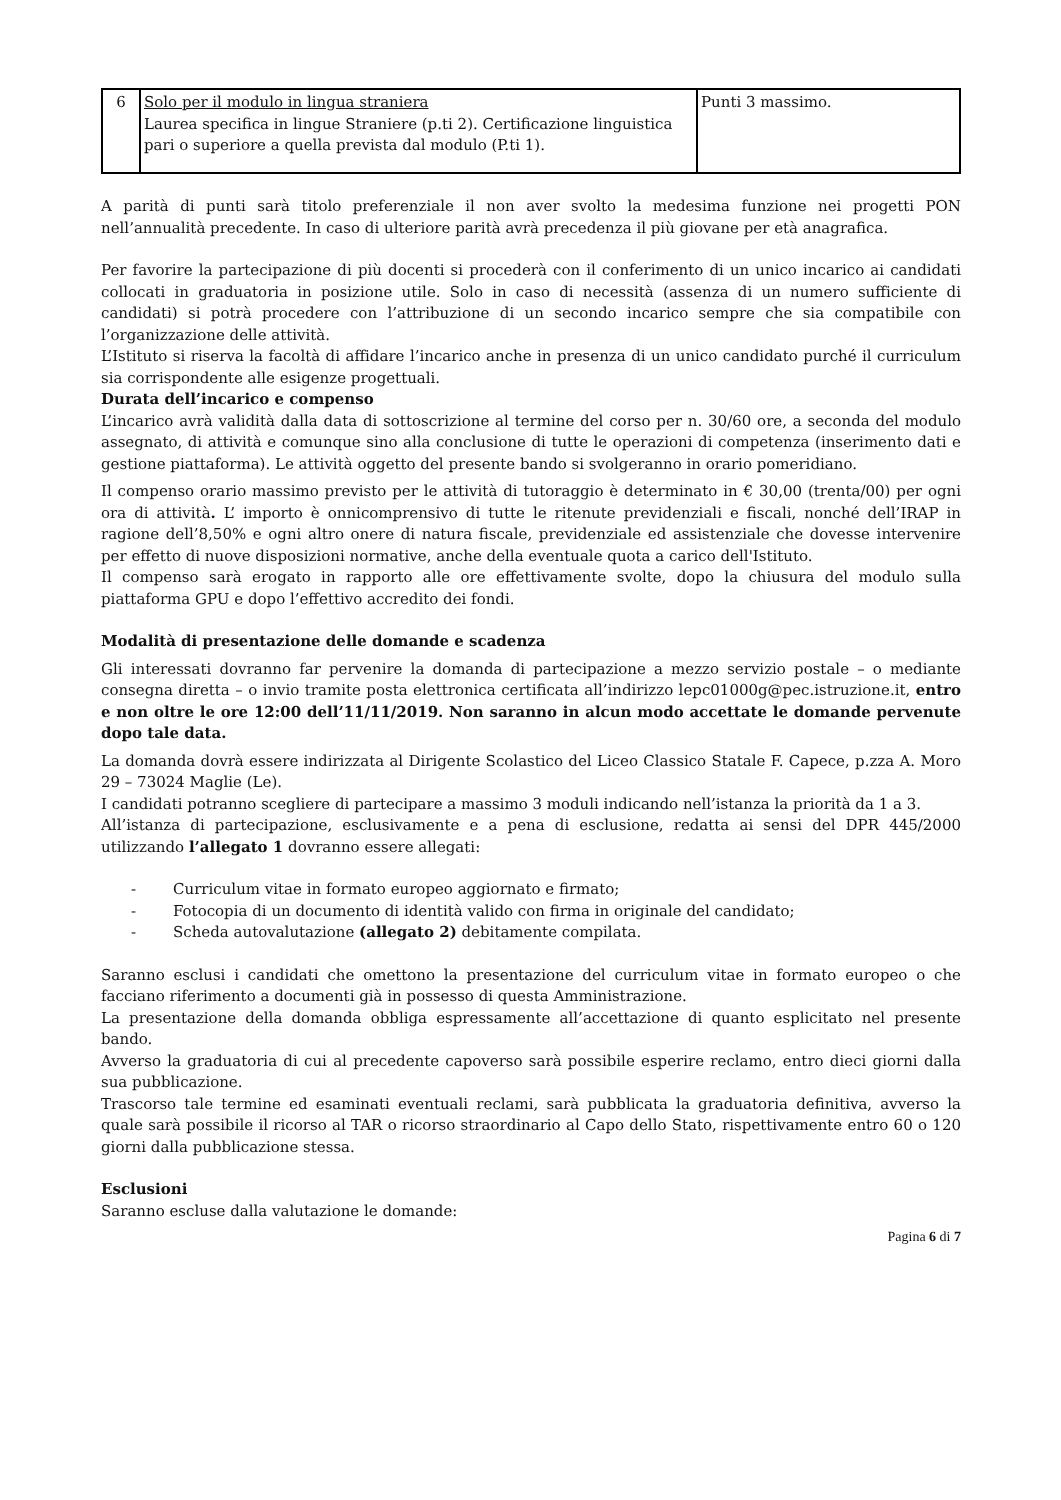| 6 | Solo per il modulo in lingua straniera Laurea specifica in lingue Straniere (p.ti 2). Certificazione linguistica pari o superiore a quella prevista dal modulo (P.ti 1). | Punti 3 massimo. |
A parità di punti sarà titolo preferenziale il non aver svolto la medesima funzione nei progetti PON nell’annualità precedente. In caso di ulteriore parità avrà precedenza il più giovane per età anagrafica.
Per favorire la partecipazione di più docenti si procederà con il conferimento di un unico incarico ai candidati collocati in graduatoria in posizione utile. Solo in caso di necessità (assenza di un numero sufficiente di candidati) si potrà procedere con l’attribuzione di un secondo incarico sempre che sia compatibile con l’organizzazione delle attività.
L’Istituto si riserva la facoltà di affidare l’incarico anche in presenza di un unico candidato purché il curriculum sia corrispondente alle esigenze progettuali.
Durata dell’incarico e compenso
L’incarico avrà validità dalla data di sottoscrizione al termine del corso per n. 30/60 ore, a seconda del modulo assegnato, di attività e comunque sino alla conclusione di tutte le operazioni di competenza (inserimento dati e gestione piattaforma). Le attività oggetto del presente bando si svolgeranno in orario pomeridiano.
Il compenso orario massimo previsto per le attività di tutoraggio è determinato in € 30,00 (trenta/00) per ogni ora di attività. L’ importo è onnicomprensivo di tutte le ritenute previdenziali e fiscali, nonché dell’IRAP in ragione dell’8,50% e ogni altro onere di natura fiscale, previdenziale ed assistenziale che dovesse intervenire per effetto di nuove disposizioni normative, anche della eventuale quota a carico dell'Istituto.
Il compenso sarà erogato in rapporto alle ore effettivamente svolte, dopo la chiusura del modulo sulla piattaforma GPU e dopo l’effettivo accredito dei fondi.
Modalità di presentazione delle domande e scadenza
Gli interessati dovranno far pervenire la domanda di partecipazione a mezzo servizio postale – o mediante consegna diretta – o invio tramite posta elettronica certificata all’indirizzo lepc01000g@pec.istruzione.it, entro e non oltre le ore 12:00 dell’11/11/2019. Non saranno in alcun modo accettate le domande pervenute dopo tale data.
La domanda dovrà essere indirizzata al Dirigente Scolastico del Liceo Classico Statale F. Capece, p.zza A. Moro 29 – 73024 Maglie (Le).
I candidati potranno scegliere di partecipare a massimo 3 moduli indicando nell’istanza la priorità da 1 a 3.
All’istanza di partecipazione, esclusivamente e a pena di esclusione, redatta ai sensi del DPR 445/2000 utilizzando l’allegato 1 dovranno essere allegati:
- Curriculum vitae in formato europeo aggiornato e firmato;
- Fotocopia di un documento di identità valido con firma in originale del candidato;
- Scheda autovalutazione (allegato 2) debitamente compilata.
Saranno esclusi i candidati che omettono la presentazione del curriculum vitae in formato europeo o che facciano riferimento a documenti già in possesso di questa Amministrazione.
La presentazione della domanda obbliga espressamente all’accettazione di quanto esplicitato nel presente bando.
Avverso la graduatoria di cui al precedente capoverso sarà possibile esperire reclamo, entro dieci giorni dalla sua pubblicazione.
Trascorso tale termine ed esaminati eventuali reclami, sarà pubblicata la graduatoria definitiva, avverso la quale sarà possibile il ricorso al TAR o ricorso straordinario al Capo dello Stato, rispettivamente entro 60 o 120 giorni dalla pubblicazione stessa.
Esclusioni
Saranno escluse dalla valutazione le domande:
Pagina 6 di 7